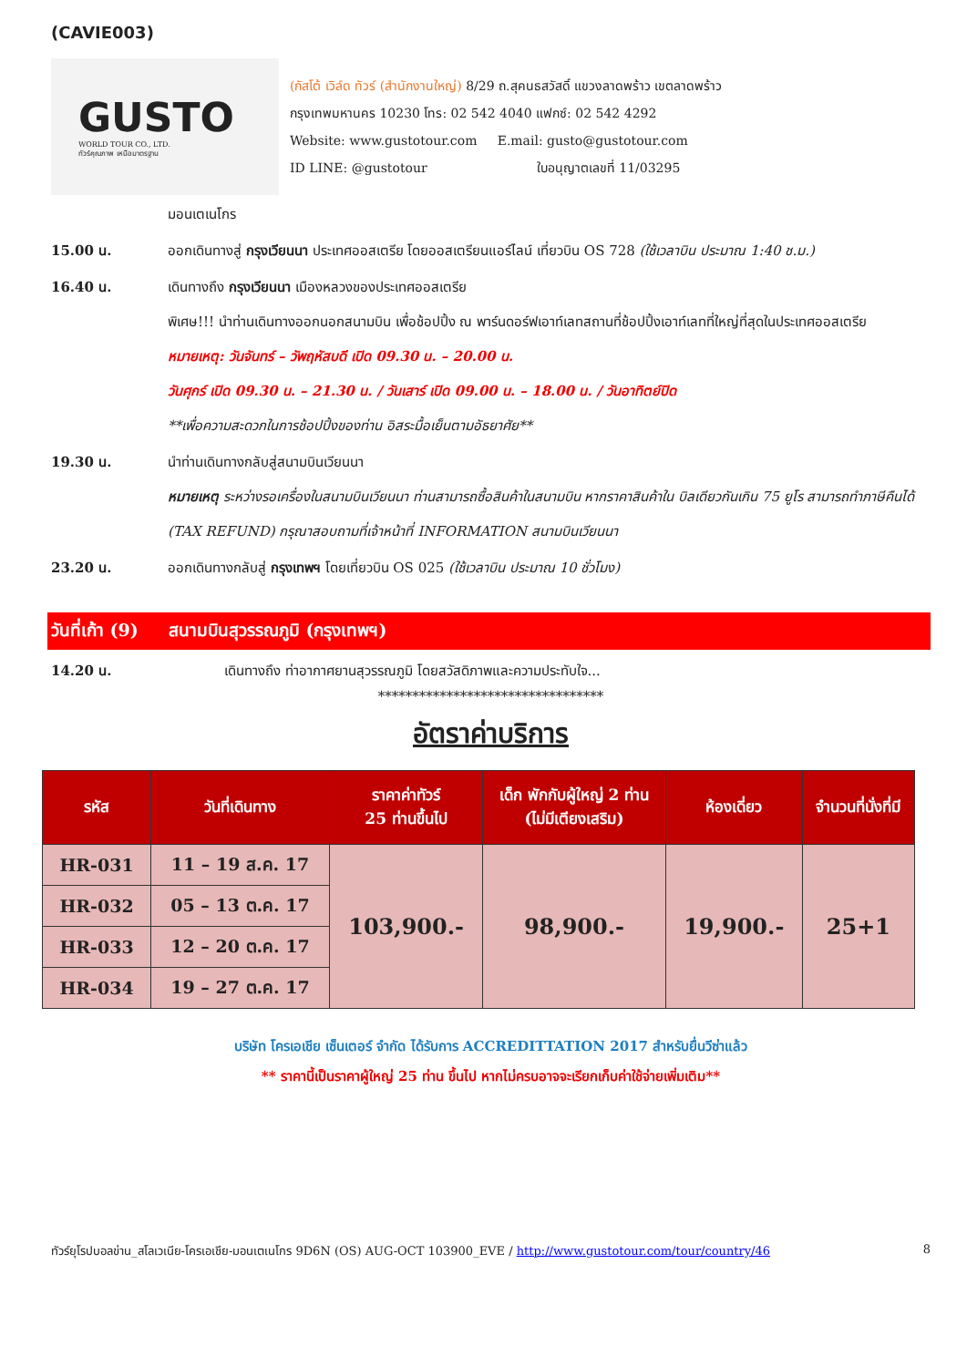(CAVIE003)
GUSTO
WORLD TOUR CO., LTD.
ทัวร์คุณภาพ เหนือมาตรฐาน
(กัสโต้ เวิล์ด ทัวร์ (สำนักงานใหญ่) 8/29 ถ.สุคนธสวัสดิ์ แขวงลาดพร้าว เขตลาดพร้าว
กรุงเทพมหานคร 10230 โทร: 02 542 4040 แฟกซ์: 02 542 4292
Website: www.gustotour.com E.mail: gusto@gustotour.com
ID LINE: @gustotour ใบอนุญาตเลขที่ 11/03295
มอนเตเนโกร
15.00 น. ออกเดินทางสู่ กรุงเวียนนา ประเทศออสเตรีย โดยออสเตรียนแอร์ไลน์ เที่ยวบิน OS 728 (ใช้เวลาบิน ประมาณ 1:40 ช.ม.)
16.40 น. เดินทางถึง กรุงเวียนนา เมืองหลวงของประเทศออสเตรีย
พิเศษ!!! นำท่านเดินทางออกนอกสนามบิน เพื่อช้อปปิ้ง ณ พาร์นดอร์ฟเอาท์เลทสถานที่ช้อปปิ้งเอาท์เลทที่ใหญ่ที่สุดในประเทศออสเตรีย
หมายเหตุ: วันจันทร์ – วัพฤหัสบดี เปิด 09.30 น. – 20.00 น.
วันศุกร์ เปิด 09.30 น. – 21.30 น. / วันเสาร์ เปิด 09.00 น. – 18.00 น. / วันอาทิตย์ปิด
**เพื่อความสะดวกในการช้อปปิ้งของท่าน อิสระมื้อเย็นตามอัธยาศัย**
19.30 น. นำท่านเดินทางกลับสู่สนามบินเวียนนา
หมายเหตุ ระหว่างรอเครื่องในสนามบินเวียนนา ท่านสามารถซื้อสินค้าในสนามบิน หากราคาสินค้าใน บิลเดียวกันเกิน 75 ยูโร สามารถทำภาษีคืนได้ (TAX REFUND) กรุณาสอบถามที่เจ้าหน้าที่ INFORMATION สนามบินเวียนนา
23.20 น. ออกเดินทางกลับสู่ กรุงเทพฯ โดยเที่ยวบิน OS 025 (ใช้เวลาบิน ประมาณ 10 ชั่วโมง)
วันที่เก้า (9) สนามบินสุวรรณภูมิ (กรุงเทพฯ)
14.20 น. เดินทางถึง ท่าอากาศยานสุวรรณภูมิ โดยสวัสดิภาพและความประทับใจ...
*********************************
อัตราค่าบริการ
| รหัส | วันที่เดินทาง | ราคาค่าทัวร์ 25 ท่านขึ้นไป | เด็ก พักกับผู้ใหญ่ 2 ท่าน (ไม่มีเตียงเสริม) | ห้องเดี่ยว | จำนวนที่นั่งที่มี |
| --- | --- | --- | --- | --- | --- |
| HR-031 | 11 – 19 ส.ค. 17 | 103,900.- | 98,900.- | 19,900.- | 25+1 |
| HR-032 | 05 – 13 ต.ค. 17 | | | | |
| HR-033 | 12 – 20 ต.ค. 17 | | | | |
| HR-034 | 19 – 27 ต.ค. 17 | | | | |
บริษัท โครเอเชีย เซ็นเตอร์ จำกัด ได้รับการ ACCREDITTATION 2017 สำหรับยื่นวีซ่าแล้ว
** ราคานี้เป็นราคาผู้ใหญ่ 25 ท่าน ขึ้นไป หากไม่ครบอาจจะเรียกเก็บค่าใช้จ่ายเพิ่มเติม**
ทัวร์ยุโรปบอลข่าน_สโลเวเนีย-โครเอเชีย-มอนเตเนโกร 9D6N (OS) AUG-OCT 103900_EVE / http://www.gustotour.com/tour/country/46 8